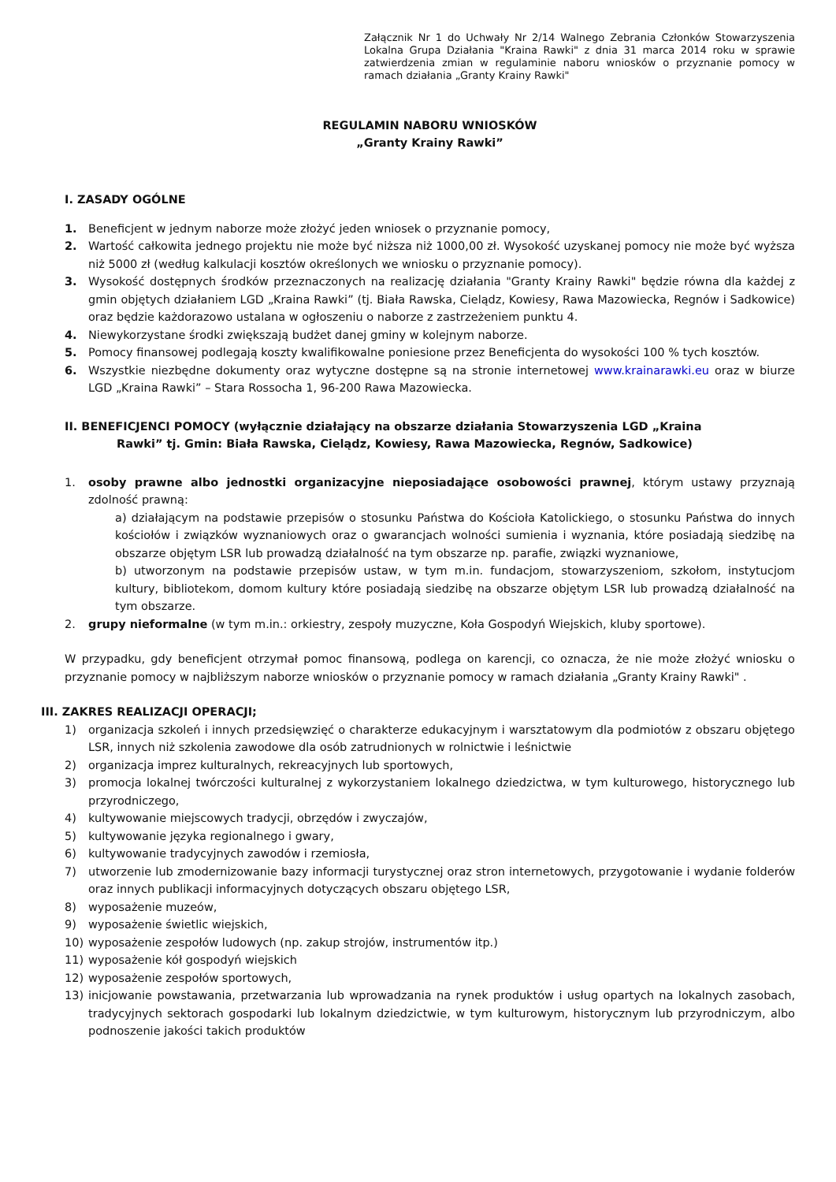Załącznik Nr 1 do Uchwały Nr 2/14 Walnego Zebrania Członków Stowarzyszenia Lokalna Grupa Działania "Kraina Rawki" z dnia 31 marca 2014 roku w sprawie zatwierdzenia zmian w regulaminie naboru wniosków o przyznanie pomocy w ramach działania „Granty Krainy Rawki"
REGULAMIN NABORU WNIOSKÓW
„Granty Krainy Rawki”
I. ZASADY OGÓLNE
1. Beneficjent w jednym naborze może złożyć jeden wniosek o przyznanie pomocy,
2. Wartość całkowita jednego projektu nie może być niższa niż 1000,00 zł. Wysokość uzyskanej pomocy nie może być wyższa niż 5000 zł (według kalkulacji kosztów określonych we wniosku o przyznanie pomocy).
3. Wysokość dostępnych środków przeznaczonych na realizację działania "Granty Krainy Rawki" będzie równa dla każdej z gmin objętych działaniem LGD „Kraina Rawki” (tj. Biała Rawska, Cielądz, Kowiesy, Rawa Mazowiecka, Regnów i Sadkowice) oraz będzie każdorazowo ustalana w ogłoszeniu o naborze z zastrzeżeniem punktu 4.
4. Niewykorzystane środki zwiększają budżet danej gminy w kolejnym naborze.
5. Pomocy finansowej podlegają koszty kwalifikowalne poniesione przez Beneficjenta do wysokości 100 % tych kosztów.
6. Wszystkie niezbędne dokumenty oraz wytyczne dostępne są na stronie internetowej www.krainarawki.eu oraz w biurze LGD „Kraina Rawki” – Stara Rossocha 1, 96-200 Rawa Mazowiecka.
II. BENEFICJENCI POMOCY (wyłącznie działający na obszarze działania Stowarzyszenia LGD „Kraina Rawki” tj. Gmin: Biała Rawska, Cielądz, Kowiesy, Rawa Mazowiecka, Regnów, Sadkowice)
1. osoby prawne albo jednostki organizacyjne nieposiadające osobowości prawnej, którym ustawy przyznają zdolność prawną:
a) działającym na podstawie przepisów o stosunku Państwa do Kościoła Katolickiego, o stosunku Państwa do innych kościołów i związków wyznaniowych oraz o gwarancjach wolności sumienia i wyznania, które posiadają siedzibę na obszarze objętym LSR lub prowadzą działalność na tym obszarze np. parafie, związki wyznaniowe,
b) utworzonym na podstawie przepisów ustaw, w tym m.in. fundacjom, stowarzyszeniom, szkołom, instytucjom kultury, bibliotekom, domom kultury które posiadają siedzibę na obszarze objętym LSR lub prowadzą działalność na tym obszarze.
2. grupy nieformalne (w tym m.in.: orkiestry, zespoły muzyczne, Koła Gospodyń Wiejskich, kluby sportowe).
W przypadku, gdy beneficjent otrzymał pomoc finansową, podlega on karencji, co oznacza, że nie może złożyć wniosku o przyznanie pomocy w najbliższym naborze wniosków o przyznanie pomocy w ramach działania „Granty Krainy Rawki" .
III. ZAKRES REALIZACJI OPERACJI;
1) organizacja szkoleń i innych przedsięwzięć o charakterze edukacyjnym i warsztatowym dla podmiotów z obszaru objętego LSR, innych niż szkolenia zawodowe dla osób zatrudnionych w rolnictwie i leśnictwie
2) organizacja imprez kulturalnych, rekreacyjnych lub sportowych,
3) promocja lokalnej twórczości kulturalnej z wykorzystaniem lokalnego dziedzictwa, w tym kulturowego, historycznego lub przyrodniczego,
4) kultywowanie miejscowych tradycji, obrzędów i zwyczajów,
5) kultywowanie języka regionalnego i gwary,
6) kultywowanie tradycyjnych zawodów i rzemiosła,
7) utworzenie lub zmodernizowanie bazy informacji turystycznej oraz stron internetowych, przygotowanie i wydanie folderów oraz innych publikacji informacyjnych dotyczących obszaru objętego LSR,
8) wyposażenie muzeów,
9) wyposażenie świetlic wiejskich,
10) wyposażenie zespołów ludowych (np. zakup strojów, instrumentów itp.)
11) wyposażenie kół gospodyń wiejskich
12) wyposażenie zespołów sportowych,
13) inicjowanie powstawania, przetwarzania lub wprowadzania na rynek produktów i usług opartych na lokalnych zasobach, tradycyjnych sektorach gospodarki lub lokalnym dziedzictwie, w tym kulturowym, historycznym lub przyrodniczym, albo podnoszenie jakości takich produktów